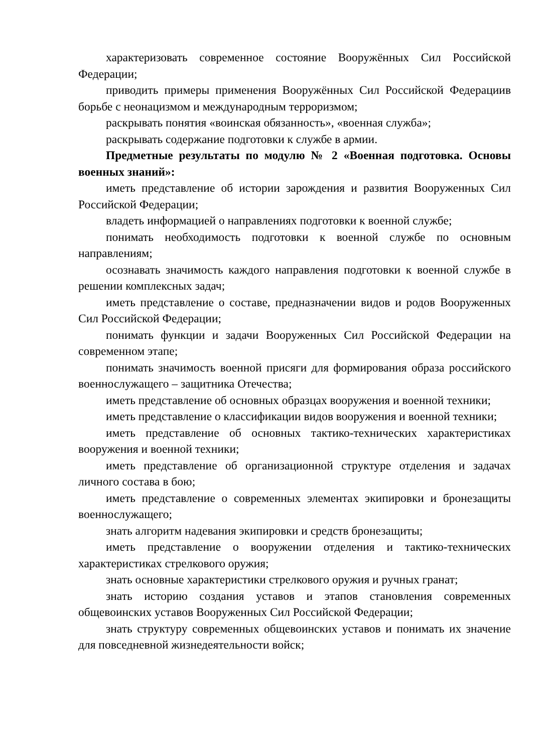характеризовать современное состояние Вооружённых Сил Российской Федерации;
приводить примеры применения Вооружённых Сил Российской Федерациив борьбе с неонацизмом и международным терроризмом;
раскрывать понятия «воинская обязанность», «военная служба»;
раскрывать содержание подготовки к службе в армии.
Предметные результаты по модулю № 2 «Военная подготовка. Основы военных знаний»:
иметь представление об истории зарождения и развития Вооруженных Сил Российской Федерации;
владеть информацией о направлениях подготовки к военной службе;
понимать необходимость подготовки к военной службе по основным направлениям;
осознавать значимость каждого направления подготовки к военной службе в решении комплексных задач;
иметь представление о составе, предназначении видов и родов Вооруженных Сил Российской Федерации;
понимать функции и задачи Вооруженных Сил Российской Федерации на современном этапе;
понимать значимость военной присяги для формирования образа российского военнослужащего – защитника Отечества;
иметь представление об основных образцах вооружения и военной техники;
иметь представление о классификации видов вооружения и военной техники;
иметь представление об основных тактико-технических характеристиках вооружения и военной техники;
иметь представление об организационной структуре отделения и задачах личного состава в бою;
иметь представление о современных элементах экипировки и бронезащиты военнослужащего;
знать алгоритм надевания экипировки и средств бронезащиты;
иметь представление о вооружении отделения и тактико-технических характеристиках стрелкового оружия;
знать основные характеристики стрелкового оружия и ручных гранат;
знать историю создания уставов и этапов становления современных общевоинских уставов Вооруженных Сил Российской Федерации;
знать структуру современных общевоинских уставов и понимать их значение для повседневной жизнедеятельности войск;